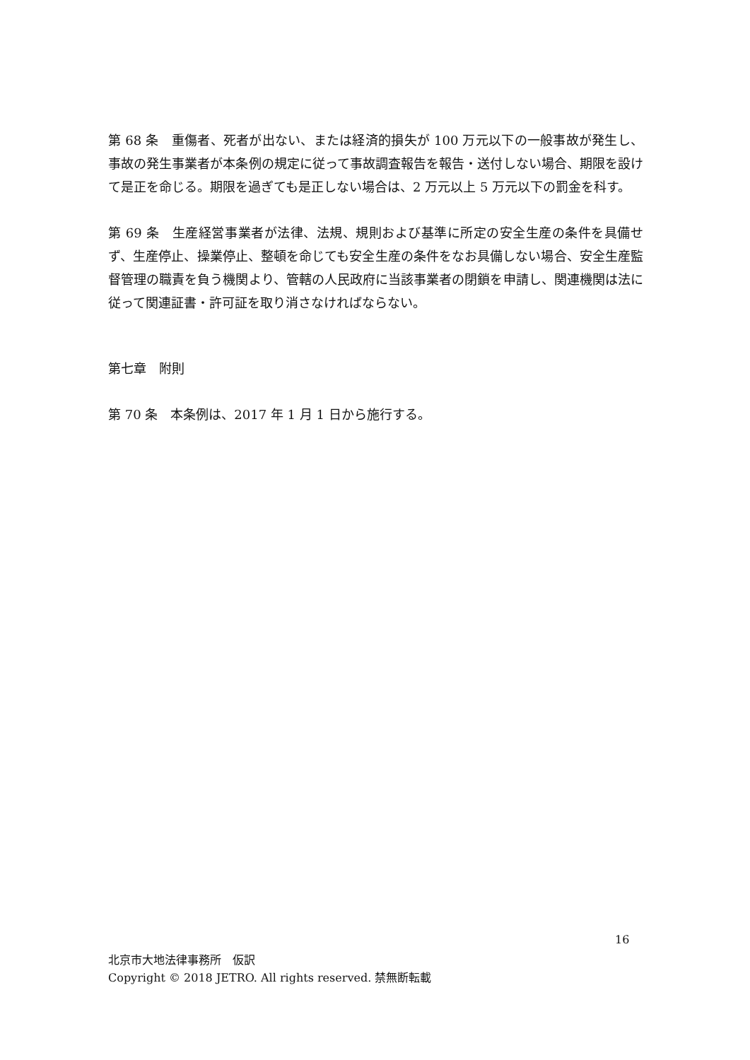第 68 条　重傷者、死者が出ない、または経済的損失が 100 万元以下の一般事故が発生し、事故の発生事業者が本条例の規定に従って事故調査報告を報告・送付しない場合、期限を設けて是正を命じる。期限を過ぎても是正しない場合は、2 万元以上 5 万元以下の罰金を科す。
第 69 条　生産経営事業者が法律、法規、規則および基準に所定の安全生産の条件を具備せず、生産停止、操業停止、整頓を命じても安全生産の条件をなお具備しない場合、安全生産監督管理の職責を負う機関より、管轄の人民政府に当該事業者の閉鎖を申請し、関連機関は法に従って関連証書・許可証を取り消さなければならない。
第七章　附則
第 70 条　本条例は、2017 年 1 月 1 日から施行する。
16
北京市大地法律事務所　仮訳
Copyright © 2018 JETRO. All rights reserved. 禁無断転載